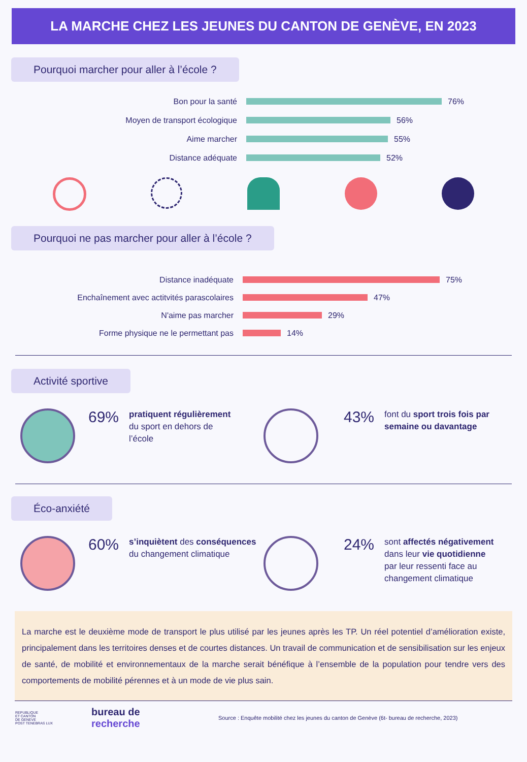LA MARCHE CHEZ LES JEUNES DU CANTON DE GENÈVE, EN 2023
Pourquoi marcher pour aller à l’école ?
Bon pour la santé
76%
Moyen de transport écologique
56%
Aime marcher
55%
Distance adéquate
52%
Pourquoi ne pas marcher pour aller à l’école ?
Distance inadéquate
75%
Enchaînement avec actitvités parascolaires
47%
N'aime pas marcher
29%
Forme physique ne le permettant pas
14%
Activité sportive
69%
pratiquent régulièrement
du sport en dehors de
l’école
43%
font du sport trois fois par semaine ou davantage
Éco-anxiété
60%
s’inquiètent des conséquences
du changement climatique
24%
sont affectés négativement
dans leur vie quotidienne
par leur ressenti face au
changement climatique
La marche est le deuxième mode de transport le plus utilisé par les jeunes après les TP. Un réel potentiel d’amélioration existe, principalement dans les territoires denses et de courtes distances. Un travail de communication et de sensibilisation sur les enjeux de santé, de mobilité et environnementaux de la marche serait bénéfique à l’ensemble de la population pour tendre vers des comportements de mobilité pérennes et à un mode de vie plus sain.
REPUBLIQUE
ET CANTON
DE GENEVE
POST TENEBRAS LUX
bureau de
recherche
Source : Enquête mobilité chez les jeunes du canton de Genève (6t- bureau de recherche, 2023)